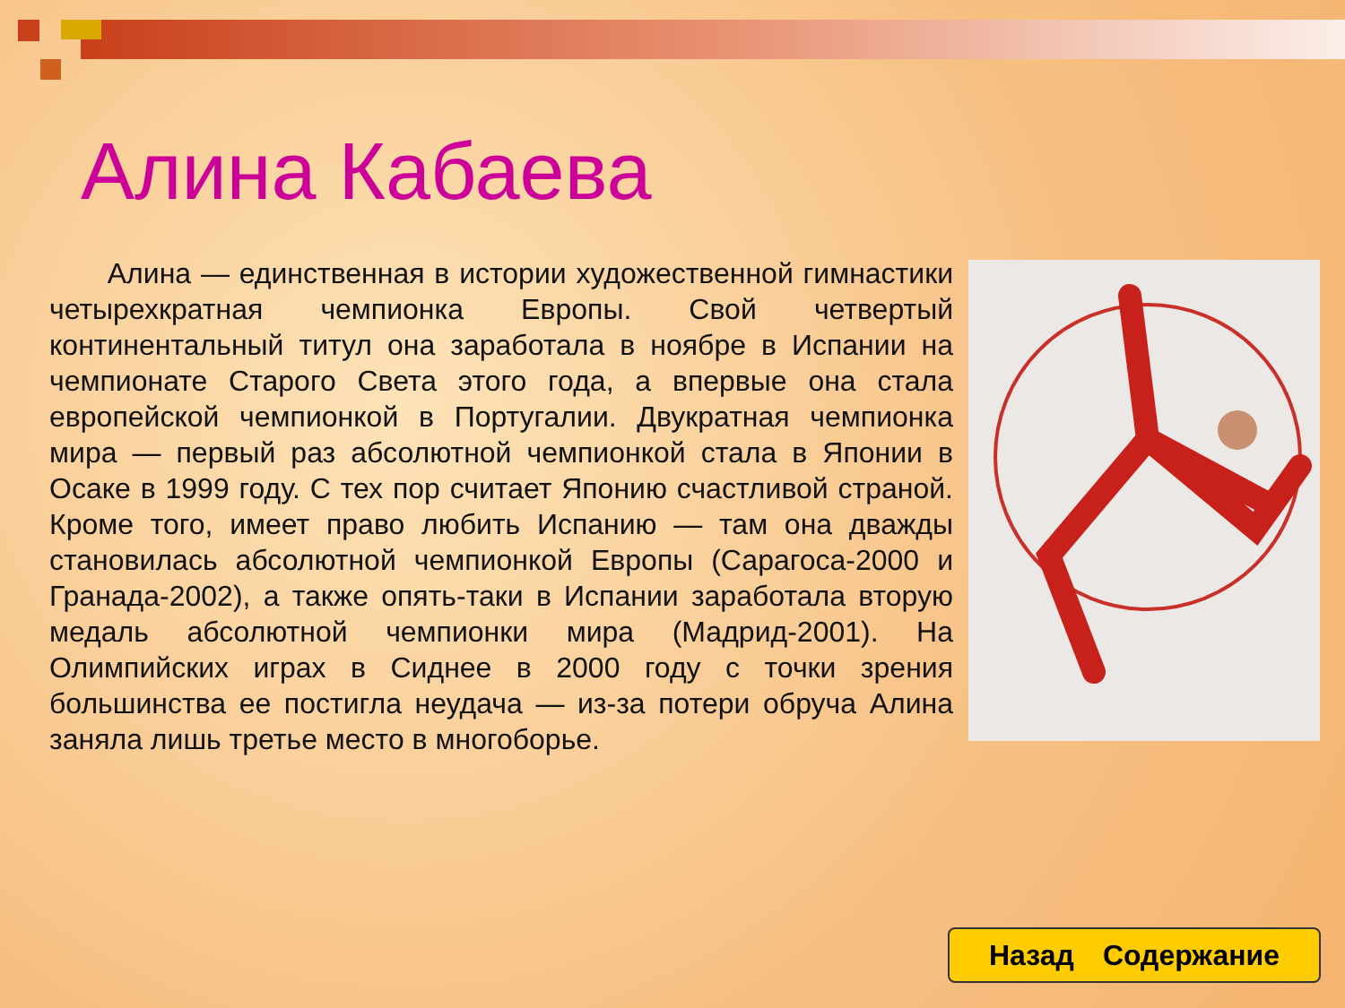Алина Кабаева
Алина — единственная в истории художественной гимнастики четырехкратная чемпионка Европы. Свой четвертый континентальный титул она заработала в ноябре в Испании на чемпионате Старого Света этого года, а впервые она стала европейской чемпионкой в Португалии. Двукратная чемпионка мира — первый раз абсолютной чемпионкой стала в Японии в Осаке в 1999 году. С тех пор считает Японию счастливой страной. Кроме того, имеет право любить Испанию — там она дважды становилась абсолютной чемпионкой Европы (Сарагоса-2000 и Гранада-2002), а также опять-таки в Испании заработала вторую медаль абсолютной чемпионки мира (Мадрид-2001). На Олимпийских играх в Сиднее в 2000 году с точки зрения большинства ее постигла неудача — из-за потери обруча Алина заняла лишь третье место в многоборье.
Назад Содержание